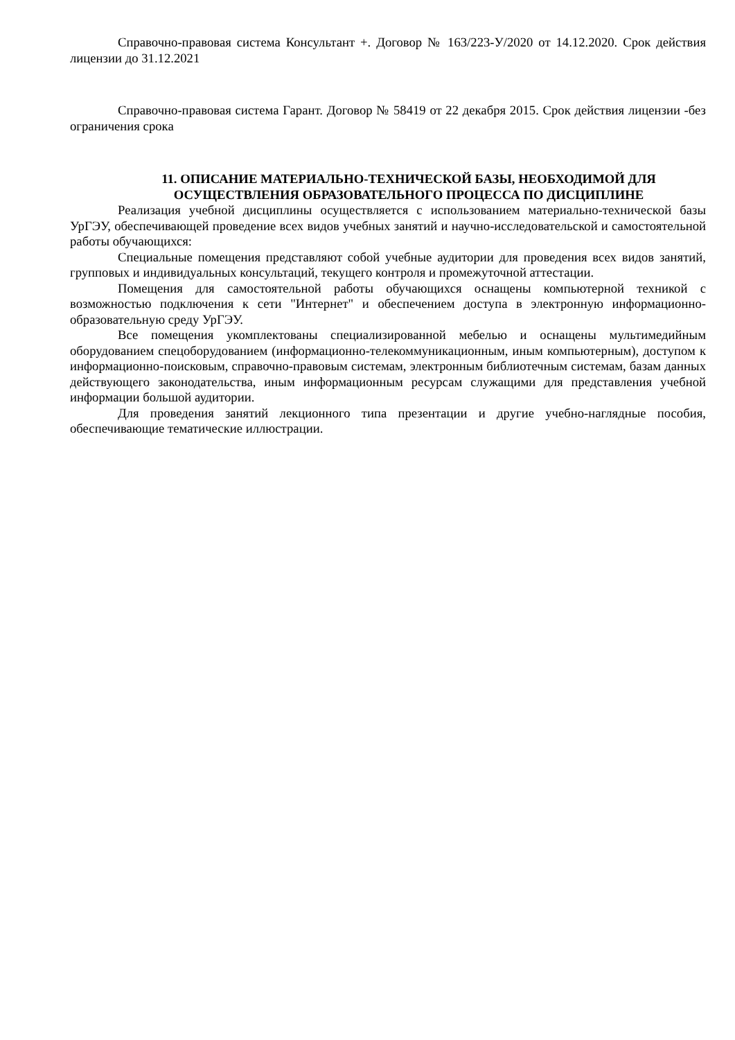Справочно-правовая система Консультант +. Договор № 163/223-У/2020 от 14.12.2020. Срок действия лицензии до 31.12.2021
Справочно-правовая система Гарант. Договор № 58419 от 22 декабря 2015. Срок действия лицензии -без ограничения срока
11. ОПИСАНИЕ МАТЕРИАЛЬНО-ТЕХНИЧЕСКОЙ БАЗЫ, НЕОБХОДИМОЙ ДЛЯ ОСУЩЕСТВЛЕНИЯ ОБРАЗОВАТЕЛЬНОГО ПРОЦЕССА ПО ДИСЦИПЛИНЕ
Реализация учебной дисциплины осуществляется с использованием материально-технической базы УрГЭУ, обеспечивающей проведение всех видов учебных занятий и научно-исследовательской и самостоятельной работы обучающихся:
Специальные помещения представляют собой учебные аудитории для проведения всех видов занятий, групповых и индивидуальных консультаций, текущего контроля и промежуточной аттестации.
Помещения для самостоятельной работы обучающихся оснащены компьютерной техникой с возможностью подключения к сети "Интернет" и обеспечением доступа в электронную информационно-образовательную среду УрГЭУ.
Все помещения укомплектованы специализированной мебелью и оснащены мультимедийным оборудованием спецоборудованием (информационно-телекоммуникационным, иным компьютерным), доступом к информационно-поисковым, справочно-правовым системам, электронным библиотечным системам, базам данных действующего законодательства, иным информационным ресурсам служащими для представления учебной информации большой аудитории.
Для проведения занятий лекционного типа презентации и другие учебно-наглядные пособия, обеспечивающие тематические иллюстрации.